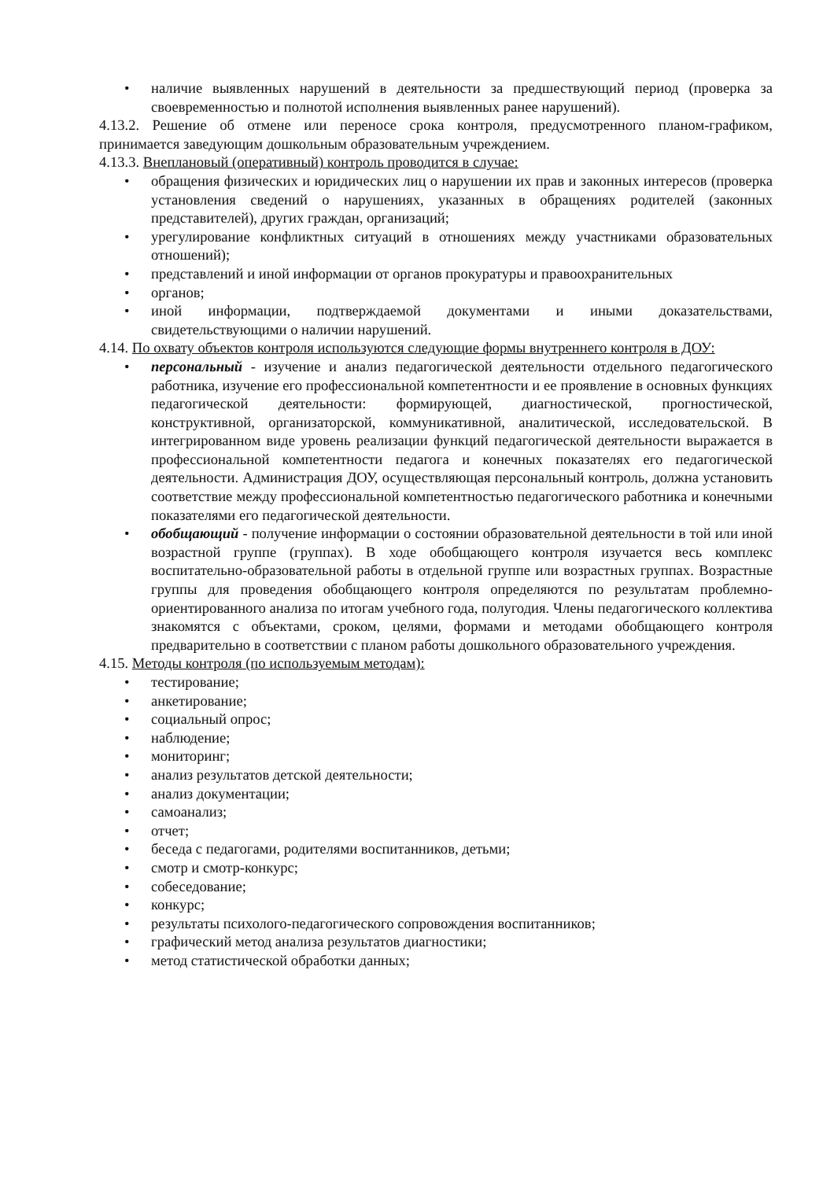• наличие выявленных нарушений в деятельности за предшествующий период (проверка за своевременностью и полнотой исполнения выявленных ранее нарушений).
4.13.2. Решение об отмене или переносе срока контроля, предусмотренного планом-графиком, принимается заведующим дошкольным образовательным учреждением.
4.13.3. Внеплановый (оперативный) контроль проводится в случае:
• обращения физических и юридических лиц о нарушении их прав и законных интересов (проверка установления сведений о нарушениях, указанных в обращениях родителей (законных представителей), других граждан, организаций;
• урегулирование конфликтных ситуаций в отношениях между участниками образовательных отношений);
• представлений и иной информации от органов прокуратуры и правоохранительных
• органов;
• иной информации, подтверждаемой документами и иными доказательствами, свидетельствующими о наличии нарушений.
4.14. По охвату объектов контроля используются следующие формы внутреннего контроля в ДОУ:
• персональный - изучение и анализ педагогической деятельности отдельного педагогического работника, изучение его профессиональной компетентности и ее проявление в основных функциях педагогической деятельности: формирующей, диагностической, прогностической, конструктивной, организаторской, коммуникативной, аналитической, исследовательской. В интегрированном виде уровень реализации функций педагогической деятельности выражается в профессиональной компетентности педагога и конечных показателях его педагогической деятельности. Администрация ДОУ, осуществляющая персональный контроль, должна установить соответствие между профессиональной компетентностью педагогического работника и конечными показателями его педагогической деятельности.
• обобщающий - получение информации о состоянии образовательной деятельности в той или иной возрастной группе (группах). В ходе обобщающего контроля изучается весь комплекс воспитательно-образовательной работы в отдельной группе или возрастных группах. Возрастные группы для проведения обобщающего контроля определяются по результатам проблемно-ориентированного анализа по итогам учебного года, полугодия. Члены педагогического коллектива знакомятся с объектами, сроком, целями, формами и методами обобщающего контроля предварительно в соответствии с планом работы дошкольного образовательного учреждения.
4.15. Методы контроля (по используемым методам):
• тестирование;
• анкетирование;
• социальный опрос;
• наблюдение;
• мониторинг;
• анализ результатов детской деятельности;
• анализ документации;
• самоанализ;
• отчет;
• беседа с педагогами, родителями воспитанников, детьми;
• смотр и смотр-конкурс;
• собеседование;
• конкурс;
• результаты психолого-педагогического сопровождения воспитанников;
• графический метод анализа результатов диагностики;
• метод статистической обработки данных;